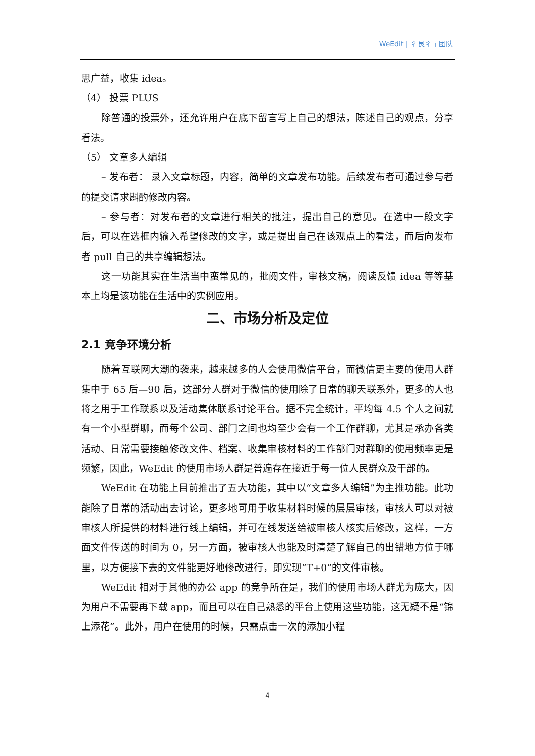WeEdit | 彳艮彳亍团队
思广益，收集 idea。
（4） 投票 PLUS
除普通的投票外，还允许用户在底下留言写上自己的想法，陈述自己的观点，分享看法。
（5） 文章多人编辑
– 发布者： 录入文章标题，内容，简单的文章发布功能。后续发布者可通过参与者的提交请求斟酌修改内容。
– 参与者：对发布者的文章进行相关的批注，提出自己的意见。在选中一段文字后，可以在选框内输入希望修改的文字，或是提出自己在该观点上的看法，而后向发布者 pull 自己的共享编辑想法。
这一功能其实在生活当中蛮常见的，批阅文件，审核文稿，阅读反馈 idea 等等基本上均是该功能在生活中的实例应用。
二、市场分析及定位
2.1 竞争环境分析
随着互联网大潮的袭来，越来越多的人会使用微信平台，而微信更主要的使用人群集中于 65 后—90 后，这部分人群对于微信的使用除了日常的聊天联系外，更多的人也将之用于工作联系以及活动集体联系讨论平台。据不完全统计，平均每 4.5 个人之间就有一个小型群聊，而每个公司、部门之间也均至少会有一个工作群聊，尤其是承办各类活动、日常需要接触修改文件、档案、收集审核材料的工作部门对群聊的使用频率更是频繁，因此，WeEdit 的使用市场人群是普遍存在接近于每一位人民群众及干部的。
WeEdit 在功能上目前推出了五大功能，其中以“文章多人编辑”为主推功能。此功能除了日常的活动出去讨论，更多地可用于收集材料时候的层层审核，审核人可以对被审核人所提供的材料进行线上编辑，并可在线发送给被审核人核实后修改，这样，一方面文件传送的时间为 0，另一方面，被审核人也能及时清楚了解自己的出错地方位于哪里，以方便接下去的文件能更好地修改进行，即实现“T+0”的文件审核。
WeEdit 相对于其他的办公 app 的竞争所在是，我们的使用市场人群尤为庞大，因为用户不需要再下载 app，而且可以在自己熟悉的平台上使用这些功能，这无疑不是“锦上添花”。此外，用户在使用的时候，只需点击一次的添加小程
4